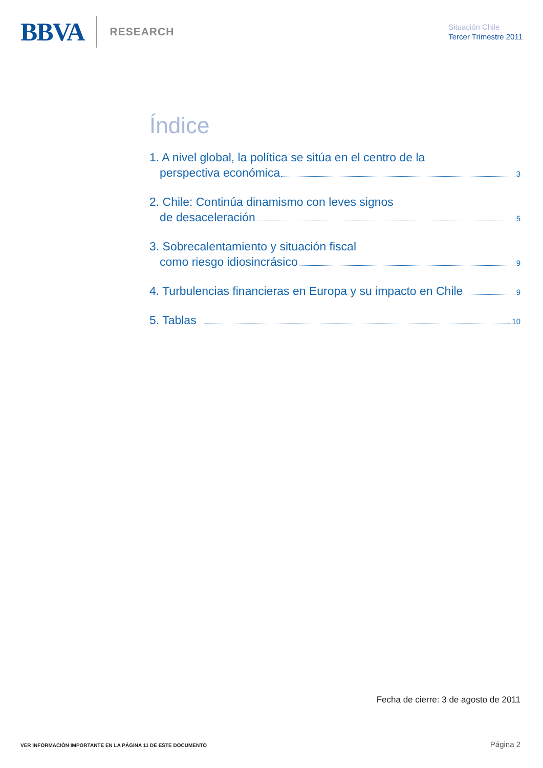BBVA RESEARCH
Situación Chile
Tercer Trimestre 2011
Índice
1. A nivel global, la política se sitúa en el centro de la
perspectiva económica 3
2. Chile: Continúa dinamismo con leves signos
de desaceleración 5
3. Sobrecalentamiento y situación fiscal
como riesgo idiosincrásico 9
4. Turbulencias financieras en Europa y su impacto en Chile 9
5. Tablas 10
Fecha de cierre: 3 de agosto de 2011
VER INFORMACIÓN IMPORTANTE EN LA PÁGINA 11 DE ESTE DOCUMENTO Página 2